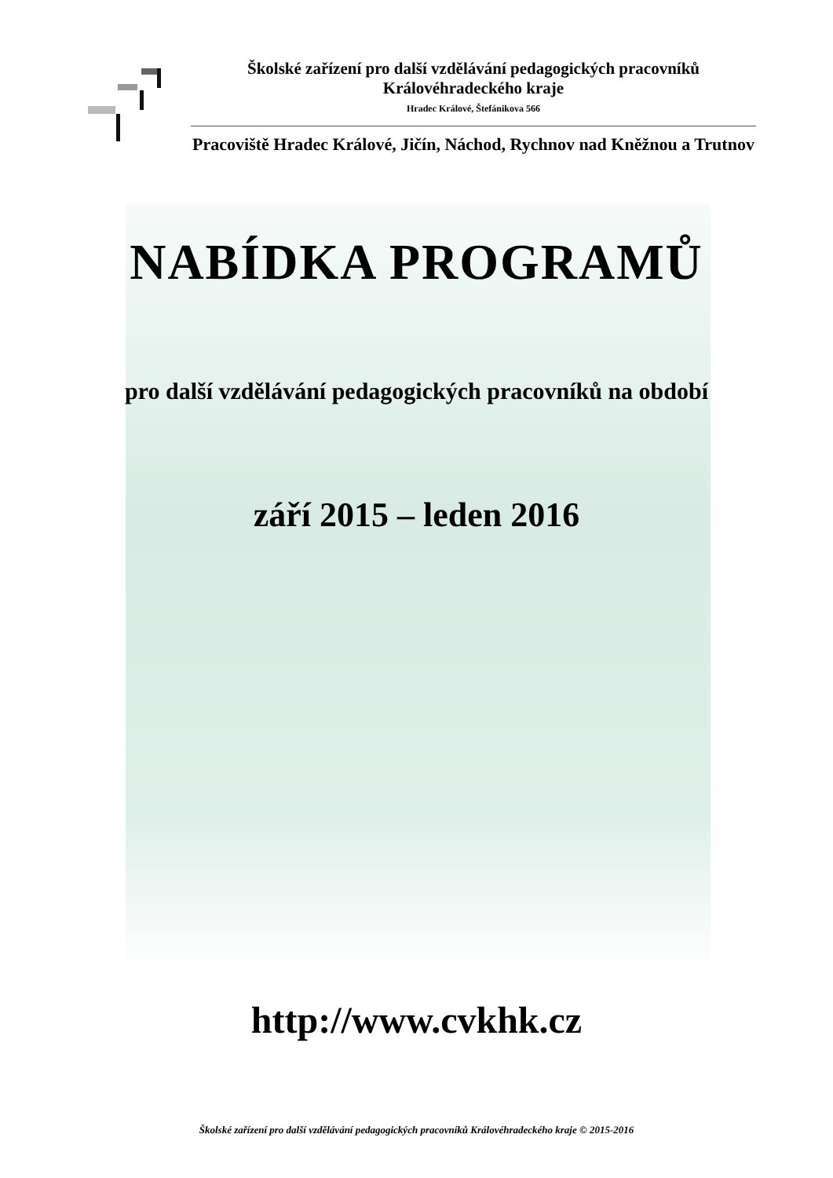Školské zařízení pro další vzdělávání pedagogických pracovníků Královéhradeckého kraje
Hradec Králové, Štefánikova 566
Pracoviště Hradec Králové, Jičín, Náchod, Rychnov nad Kněžnou a Trutnov
NABÍDKA PROGRAMŮ
pro další vzdělávání pedagogických pracovníků na období
září 2015 – leden 2016
http://www.cvkhk.cz
Školské zařízení pro další vzdělávání pedagogických pracovníků Královéhradeckého kraje © 2015-2016